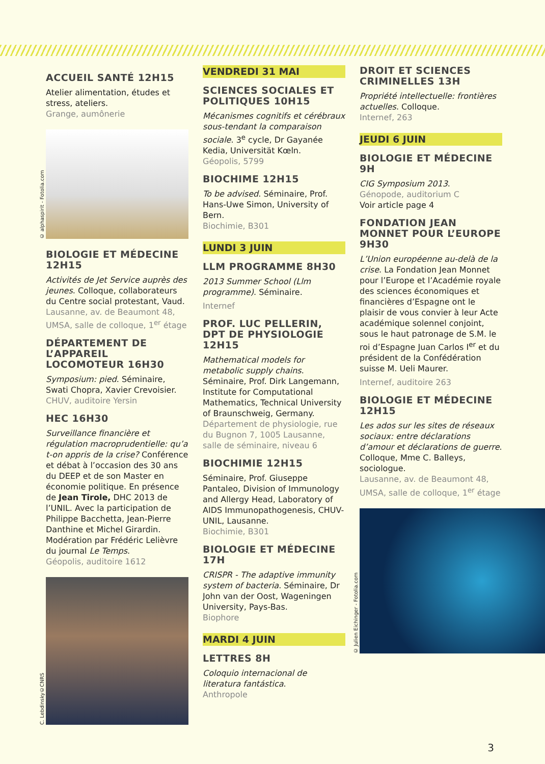ACCUEIL SANTÉ 12H15
Atelier alimentation, études et stress, ateliers.
Grange, aumônerie
© alphaspirit - Fotolia.com
BIOLOGIE ET MÉDECINE 12H15
Activités de Jet Service auprès des jeunes. Colloque, collaborateurs du Centre social protestant, Vaud.
Lausanne, av. de Beaumont 48, UMSA, salle de colloque, 1<sup>er</sup> étage
DÉPARTEMENT DE L’APPAREIL LOCOMOTEUR 16H30
Symposium: pied. Séminaire, Swati Chopra, Xavier Crevoisier.
CHUV, auditoire Yersin
HEC 16H30
Surveillance financière et régulation macroprudentielle: qu’a t-on appris de la crise? Conférence et débat à l’occasion des 30 ans du DEEP et de son Master en économie politique. En présence de Jean Tirole, DHC 2013 de l’UNIL. Avec la participation de Philippe Bacchetta, Jean-Pierre Danthine et Michel Girardin. Modération par Frédéric Lelièvre du journal Le Temps.
Géopolis, auditoire 1612
C. Lebdinsky©CNRS
VENDREDI 31 MAI
SCIENCES SOCIALES ET POLITIQUES 10H15
Mécanismes cognitifs et cérébraux sous-tendant la comparaison sociale. 3<sup>e</sup> cycle, Dr Gayanée Kedia, Universität Kœln.
Géopolis, 5799
BIOCHIME 12H15
To be advised. Séminaire, Prof. Hans-Uwe Simon, University of Bern.
Biochimie, B301
LUNDI 3 JUIN
LLM PROGRAMME 8H30
2013 Summer School (Llm programme). Séminaire.
Internef
PROF. LUC PELLERIN, DPT DE PHYSIOLOGIE 12H15
Mathematical models for metabolic supply chains. Séminaire, Prof. Dirk Langemann, Institute for Computational Mathematics, Technical University of Braunschweig, Germany.
Département de physiologie, rue du Bugnon 7, 1005 Lausanne, salle de séminaire, niveau 6
BIOCHIMIE 12H15
Séminaire, Prof. Giuseppe Pantaleo, Division of Immunology and Allergy Head, Laboratory of AIDS Immunopathogenesis, CHUV-UNIL, Lausanne.
Biochimie, B301
BIOLOGIE ET MÉDECINE 17H
CRISPR - The adaptive immunity system of bacteria. Séminaire, Dr John van der Oost, Wageningen University, Pays-Bas.
Biophore
MARDI 4 JUIN
LETTRES 8H
Coloquio internacional de literatura fantástica.
Anthropole
DROIT ET SCIENCES CRIMINELLES 13H
Propriété intellectuelle: frontières actuelles. Colloque.
Internef, 263
JEUDI 6 JUIN
BIOLOGIE ET MÉDECINE 9H
CIG Symposium 2013.
Génopode, auditorium C
Voir article page 4
FONDATION JEAN MONNET POUR L’EUROPE 9H30
L’Union européenne au-delà de la crise. La Fondation Jean Monnet pour l’Europe et l’Académie royale des sciences économiques et financières d’Espagne ont le plaisir de vous convier à leur Acte académique solennel conjoint, sous le haut patronage de S.M. le roi d’Espagne Juan Carlos I<sup>er</sup> et du président de la Confédération suisse M. Ueli Maurer.
Internef, auditoire 263
BIOLOGIE ET MÉDECINE 12H15
Les ados sur les sites de réseaux sociaux: entre déclarations d’amour et déclarations de guerre. Colloque, Mme C. Balleys, sociologue.
Lausanne, av. de Beaumont 48, UMSA, salle de colloque, 1<sup>er</sup> étage
© Julien Eichinger - Fotolia.com
3